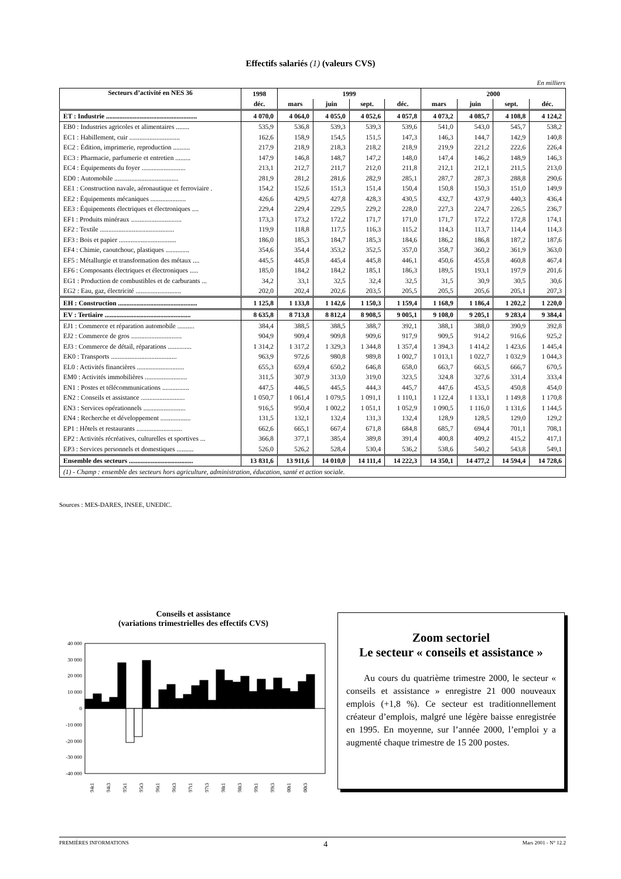Effectifs salariés (1) (valeurs CVS)
En milliers
| Secteurs d’activité en NES 36 | 1998 | 1999 | | | | 2000 | | | |
| --- | --- | --- | --- | --- | --- | --- | --- | --- | --- |
| | déc. | mars | juin | sept. | déc. | mars | juin | sept. | déc. |
| ET : Industrie ...................................................... | 4 070,0 | 4 064,0 | 4 055,0 | 4 052,6 | 4 057,8 | 4 073,2 | 4 085,7 | 4 108,8 | 4 124,2 |
| EB0 : Industries agricoles et alimentaires ........ | 535,9 | 536,8 | 539,3 | 539,3 | 539,6 | 541,0 | 543,0 | 545,7 | 538,2 |
| EC1 : Habillement, cuir .............................. | 162,6 | 158,9 | 154,5 | 151,5 | 147,3 | 146,3 | 144,7 | 142,9 | 140,8 |
| EC2 : Édition, imprimerie, reproduction .......... | 217,9 | 218,9 | 218,3 | 218,2 | 218,9 | 219,9 | 221,2 | 222,6 | 226,4 |
| EC3 : Pharmacie, parfumerie et entretien ......... | 147,9 | 146,8 | 148,7 | 147,2 | 148,0 | 147,4 | 146,2 | 148,9 | 146,3 |
| EC4 : Équipements du foyer .......................... | 213,1 | 212,7 | 211,7 | 212,0 | 211,8 | 212,1 | 212,1 | 211,5 | 213,0 |
| ED0 : Automobile ...................................... | 281,9 | 281,2 | 281,6 | 282,9 | 285,1 | 287,7 | 287,3 | 288,8 | 290,6 |
| EE1 : Construction navale, aéronautique et ferroviaire . | 154,2 | 152,6 | 151,3 | 151,4 | 150,4 | 150,8 | 150,3 | 151,0 | 149,9 |
| EE2 : Équipements mécaniques ..................... | 426,6 | 429,5 | 427,8 | 428,3 | 430,5 | 432,7 | 437,9 | 440,3 | 436,4 |
| EE3 : Équipements électriques et électroniques .... | 229,4 | 229,4 | 229,5 | 229,2 | 228,0 | 227,3 | 224,7 | 226,5 | 236,7 |
| EF1 : Produits minéraux .............................. | 173,3 | 173,2 | 172,2 | 171,7 | 171,0 | 171,7 | 172,2 | 172,8 | 174,1 |
| EF2 : Textile ............................................ | 119,9 | 118,8 | 117,5 | 116,3 | 115,2 | 114,3 | 113,7 | 114,4 | 114,3 |
| EF3 : Bois et papier .................................. | 186,0 | 185,3 | 184,7 | 185,3 | 184,6 | 186,2 | 186,8 | 187,2 | 187,6 |
| EF4 : Chimie, caoutchouc, plastiques .............. | 354,6 | 354,4 | 353,2 | 352,5 | 357,0 | 358,7 | 360,2 | 361,9 | 363,0 |
| EF5 : Métallurgie et transformation des métaux .... | 445,5 | 445,8 | 445,4 | 445,8 | 446,1 | 450,6 | 455,8 | 460,8 | 467,4 |
| EF6 : Composants électriques et électroniques ..... | 185,0 | 184,2 | 184,2 | 185,1 | 186,3 | 189,5 | 193,1 | 197,9 | 201,6 |
| EG1 : Production de combustibles et de carburants ... | 34,2 | 33,1 | 32,5 | 32,4 | 32,5 | 31,5 | 30,9 | 30,5 | 30,6 |
| EG2 : Eau, gaz, électricité ........................... | 202,0 | 202,4 | 202,6 | 203,5 | 205,5 | 205,5 | 205,6 | 205,1 | 207,3 |
| EH : Construction ............................................... | 1 125,8 | 1 133,8 | 1 142,6 | 1 150,3 | 1 159,4 | 1 168,9 | 1 186,4 | 1 202,2 | 1 220,0 |
| EV : Tertiaire ................................................... | 8 635,8 | 8 713,8 | 8 812,4 | 8 908,5 | 9 005,1 | 9 108,0 | 9 205,1 | 9 283,4 | 9 384,4 |
| EJ1 : Commerce et réparation automobile .......... | 384,4 | 388,5 | 388,5 | 388,7 | 392,1 | 388,1 | 388,0 | 390,9 | 392,8 |
| EJ2 : Commerce de gros .............................. | 904,9 | 909,4 | 909,8 | 909,6 | 917,9 | 909,5 | 914,2 | 916,6 | 925,2 |
| EJ3 : Commerce de détail, réparations .............. | 1 314,2 | 1 317,2 | 1 329,3 | 1 344,8 | 1 357,4 | 1 394,3 | 1 414,2 | 1 423,6 | 1 445,4 |
| EK0 : Transports ....................................... | 963,9 | 972,6 | 980,8 | 989,8 | 1 002,7 | 1 013,1 | 1 022,7 | 1 032,9 | 1 044,3 |
| EL0 : Activités financières ............................ | 655,3 | 659,4 | 650,2 | 646,8 | 658,0 | 663,7 | 663,5 | 666,7 | 670,5 |
| EM0 : Activités immobilières ......................... | 311,5 | 307,9 | 313,0 | 319,0 | 323,5 | 324,8 | 327,6 | 331,4 | 333,4 |
| EN1 : Postes et télécommunications ................ | 447,5 | 446,5 | 445,5 | 444,3 | 445,7 | 447,6 | 453,5 | 450,8 | 454,0 |
| EN2 : Conseils et assistance .......................... | 1 050,7 | 1 061,4 | 1 079,5 | 1 091,1 | 1 110,1 | 1 122,4 | 1 133,1 | 1 149,8 | 1 170,8 |
| EN3 : Services opérationnels ......................... | 916,5 | 950,4 | 1 002,2 | 1 051,1 | 1 052,9 | 1 090,5 | 1 116,0 | 1 131,6 | 1 144,5 |
| EN4 : Recherche et développement .................. | 131,5 | 132,1 | 132,4 | 131,3 | 132,4 | 128,9 | 128,5 | 129,0 | 129,2 |
| EP1 : Hôtels et restaurants ........................... | 662,6 | 665,1 | 667,4 | 671,8 | 684,8 | 685,7 | 694,4 | 701,1 | 708,1 |
| EP2 : Activités récréatives, culturelles et sportives ... | 366,8 | 377,1 | 385,4 | 389,8 | 391,4 | 400,8 | 409,2 | 415,2 | 417,1 |
| EP3 : Services personnels et domestiques .......... | 526,0 | 526,2 | 528,4 | 530,4 | 536,2 | 538,6 | 540,2 | 543,8 | 549,1 |
| Ensemble des secteurs ...................................... | 13 831,6 | 13 911,6 | 14 010,0 | 14 111,4 | 14 222,3 | 14 350,1 | 14 477,2 | 14 594,4 | 14 728,6 |
| (1) - Champ : ensemble des secteurs hors agriculture, administration, éducation, santé et action sociale. | | | | | | | | | |
Sources : MES-DARES, INSEE, UNEDIC.
Conseils et assistance
(variations trimestrielles des effectifs CVS)
40 000
30 000
20 000
10 000
0
-10 000
-20 000
-30 000
-40 000
94t1
94t3
95t1
95t3
96t1
96t3
97t1
97t3
98t1
98t3
99t1
99t3
00t1
00t3
Zoom sectoriel
Le secteur « conseils et assistance »
Au cours du quatrième trimestre 2000, le secteur « conseils et assistance » enregistre 21 000 nouveaux emplois (+1,8 %). Ce secteur est traditionnellement créateur d’emplois, malgré une légère baisse enregistrée en 1995. En moyenne, sur l’année 2000, l’emploi y a augmenté chaque trimestre de 15 200 postes.
PREMIÈRES INFORMATIONS 4 Mars 2001 - N° 12.2